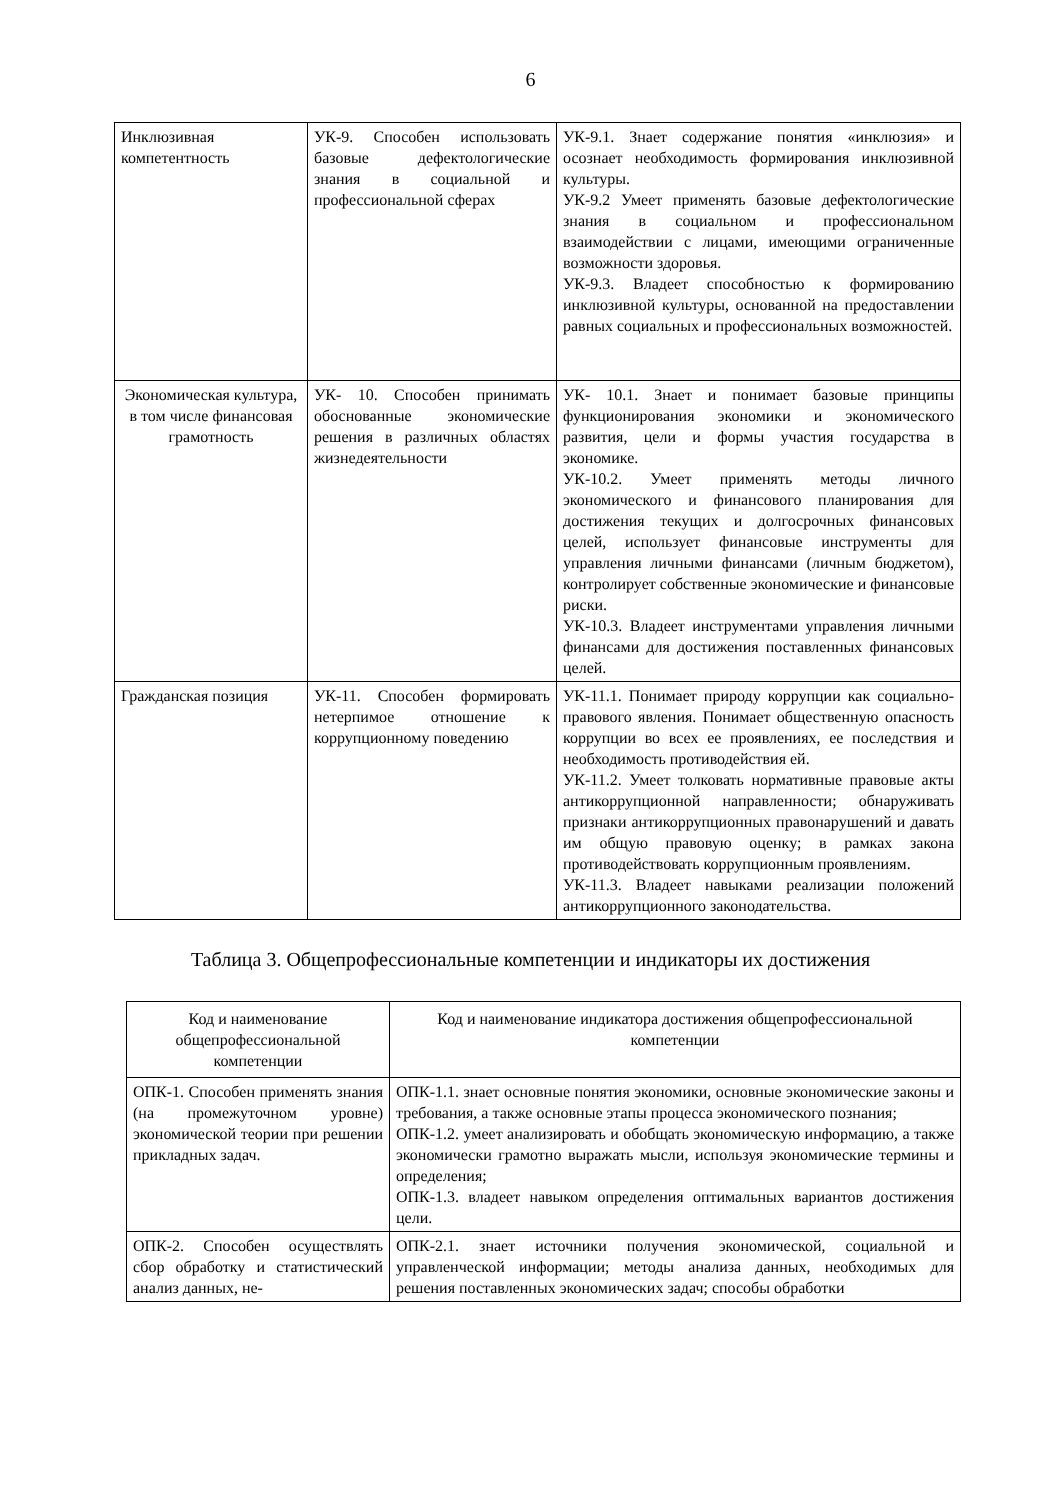6
| Инклюзивная компетентность | УК-9. Способен использовать базовые дефектологические знания в социальной и профессиональной сферах | УК-9.1. Знает содержание понятия «инклюзия» и осознает необходимость формирования инклюзивной культуры. УК-9.2 Умеет применять базовые дефектологические знания в социальном и профессиональном взаимодействии с лицами, имеющими ограниченные возможности здоровья. УК-9.3. Владеет способностью к формированию инклюзивной культуры, основанной на предоставлении равных социальных и профессиональных возможностей. |
| Экономическая культура, в том числе финансовая грамотность | УК- 10. Способен принимать обоснованные экономические решения в различных областях жизнедеятельности | УК- 10.1. Знает и понимает базовые принципы функционирования экономики и экономического развития, цели и формы участия государства в экономике. УК-10.2. Умеет применять методы личного экономического и финансового планирования для достижения текущих и долгосрочных финансовых целей, использует финансовые инструменты для управления личными финансами (личным бюджетом), контролирует собственные экономические и финансовые риски. УК-10.3. Владеет инструментами управления личными финансами для достижения поставленных финансовых целей. |
| Гражданская позиция | УК-11. Способен формировать нетерпимое отношение к коррупционному поведению | УК-11.1. Понимает природу коррупции как социально-правового явления. Понимает общественную опасность коррупции во всех ее проявлениях, ее последствия и необходимость противодействия ей. УК-11.2. Умеет толковать нормативные правовые акты антикоррупционной направленности; обнаруживать признаки антикоррупционных правонарушений и давать им общую правовую оценку; в рамках закона противодействовать коррупционным проявлениям. УК-11.3. Владеет навыками реализации положений антикоррупционного законодательства. |
Таблица 3. Общепрофессиональные компетенции и индикаторы их достижения
| Код и наименование общепрофессиональной компетенции | Код и наименование индикатора достижения общепрофессиональной компетенции |
| --- | --- |
| ОПК-1. Способен применять знания (на промежуточном уровне) экономической теории при решении прикладных задач. | ОПК-1.1. знает основные понятия экономики, основные экономические законы и требования, а также основные этапы процесса экономического познания; ОПК-1.2. умеет анализировать и обобщать экономическую информацию, а также экономически грамотно выражать мысли, используя экономические термины и определения; ОПК-1.3. владеет навыком определения оптимальных вариантов достижения цели. |
| ОПК-2. Способен осуществлять сбор обработку и статистический анализ данных, не- | ОПК-2.1. знает источники получения экономической, социальной и управленческой информации; методы анализа данных, необходимых для решения поставленных экономических задач; способы обработки |